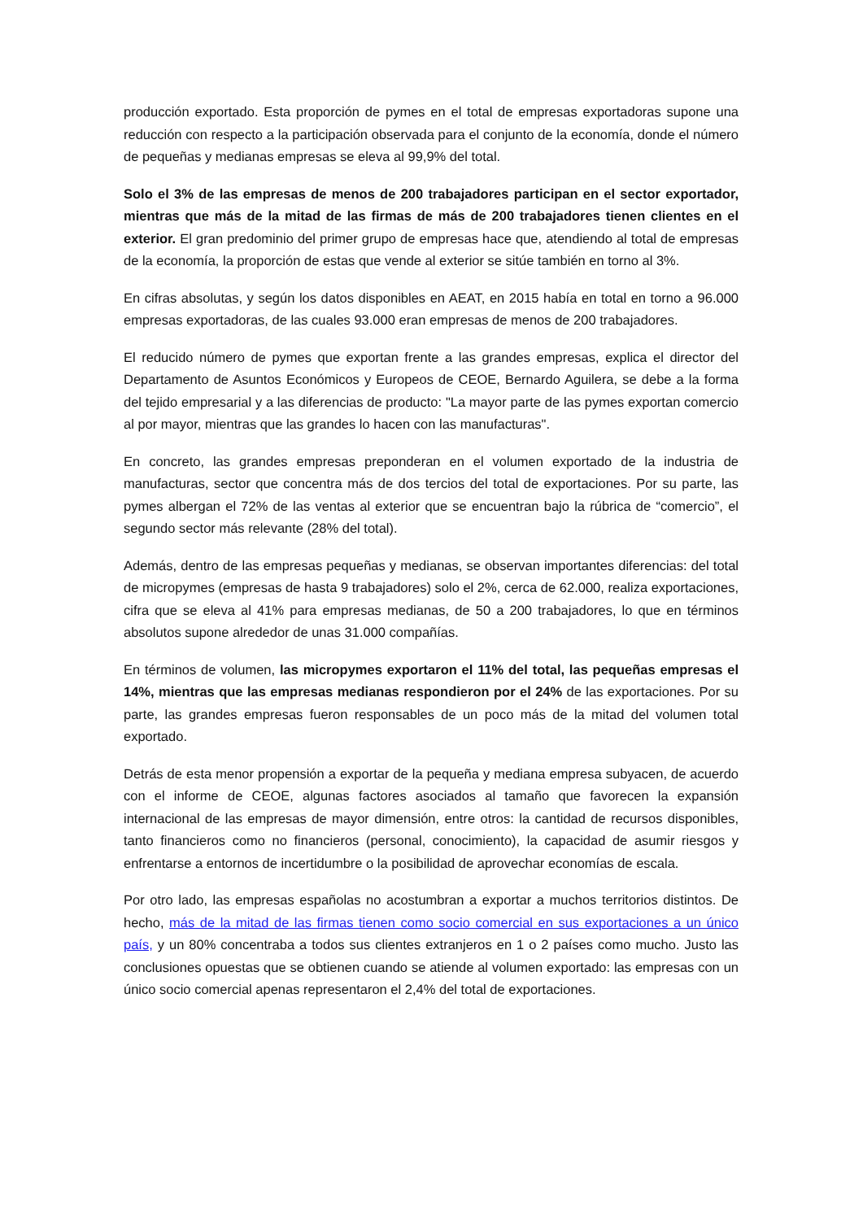producción exportado. Esta proporción de pymes en el total de empresas exportadoras supone una reducción con respecto a la participación observada para el conjunto de la economía, donde el número de pequeñas y medianas empresas se eleva al 99,9% del total.
Solo el 3% de las empresas de menos de 200 trabajadores participan en el sector exportador, mientras que más de la mitad de las firmas de más de 200 trabajadores tienen clientes en el exterior. El gran predominio del primer grupo de empresas hace que, atendiendo al total de empresas de la economía, la proporción de estas que vende al exterior se sitúe también en torno al 3%.
En cifras absolutas, y según los datos disponibles en AEAT, en 2015 había en total en torno a 96.000 empresas exportadoras, de las cuales 93.000 eran empresas de menos de 200 trabajadores.
El reducido número de pymes que exportan frente a las grandes empresas, explica el director del Departamento de Asuntos Económicos y Europeos de CEOE, Bernardo Aguilera, se debe a la forma del tejido empresarial y a las diferencias de producto: "La mayor parte de las pymes exportan comercio al por mayor, mientras que las grandes lo hacen con las manufacturas".
En concreto, las grandes empresas preponderan en el volumen exportado de la industria de manufacturas, sector que concentra más de dos tercios del total de exportaciones. Por su parte, las pymes albergan el 72% de las ventas al exterior que se encuentran bajo la rúbrica de “comercio”, el segundo sector más relevante (28% del total).
Además, dentro de las empresas pequeñas y medianas, se observan importantes diferencias: del total de micropymes (empresas de hasta 9 trabajadores) solo el 2%, cerca de 62.000, realiza exportaciones, cifra que se eleva al 41% para empresas medianas, de 50 a 200 trabajadores, lo que en términos absolutos supone alrededor de unas 31.000 compañías.
En términos de volumen, las micropymes exportaron el 11% del total, las pequeñas empresas el 14%, mientras que las empresas medianas respondieron por el 24% de las exportaciones. Por su parte, las grandes empresas fueron responsables de un poco más de la mitad del volumen total exportado.
Detrás de esta menor propensión a exportar de la pequeña y mediana empresa subyacen, de acuerdo con el informe de CEOE, algunas factores asociados al tamaño que favorecen la expansión internacional de las empresas de mayor dimensión, entre otros: la cantidad de recursos disponibles, tanto financieros como no financieros (personal, conocimiento), la capacidad de asumir riesgos y enfrentarse a entornos de incertidumbre o la posibilidad de aprovechar economías de escala.
Por otro lado, las empresas españolas no acostumbran a exportar a muchos territorios distintos. De hecho, más de la mitad de las firmas tienen como socio comercial en sus exportaciones a un único país, y un 80% concentraba a todos sus clientes extranjeros en 1 o 2 países como mucho. Justo las conclusiones opuestas que se obtienen cuando se atiende al volumen exportado: las empresas con un único socio comercial apenas representaron el 2,4% del total de exportaciones.